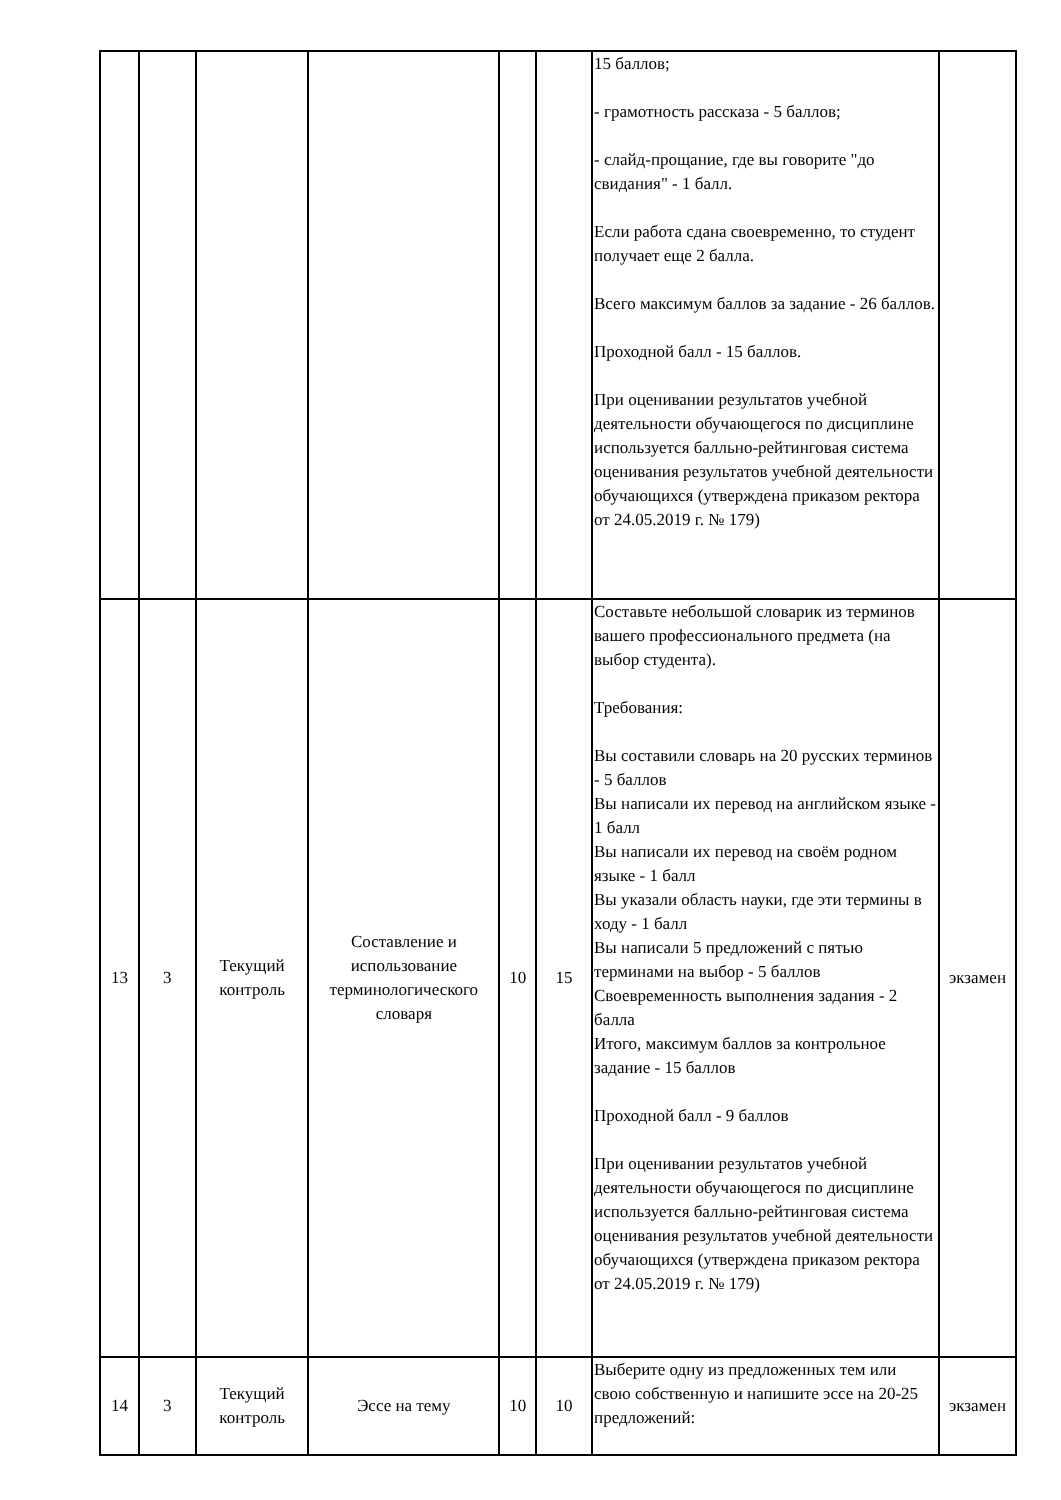| | | | | | | 15 баллов; - грамотность рассказа - 5 баллов; - слайд-прощание, где вы говорите "до свидания" - 1 балл. Если работа сдана своевременно, то студент получает еще 2 балла. Всего максимум баллов за задание - 26 баллов. Проходной балл - 15 баллов. При оценивании результатов учебной деятельности обучающегося по дисциплине используется балльно-рейтинговая система оценивания результатов учебной деятельности обучающихся (утверждена приказом ректора от 24.05.2019 г. № 179) | |
| 13 | 3 | Текущий контроль | Составление и использование терминологического словаря | 10 | 15 | Составьте небольшой словарик из терминов вашего профессионального предмета (на выбор студента). Требования: Вы составили словарь на 20 русских терминов - 5 баллов Вы написали их перевод на английском языке - 1 балл Вы написали их перевод на своём родном языке - 1 балл Вы указали область науки, где эти термины в ходу - 1 балл Вы написали 5 предложений с пятью терминами на выбор - 5 баллов Своевременность выполнения задания - 2 балла Итого, максимум баллов за контрольное задание - 15 баллов Проходной балл - 9 баллов При оценивании результатов учебной деятельности обучающегося по дисциплине используется балльно-рейтинговая система оценивания результатов учебной деятельности обучающихся (утверждена приказом ректора от 24.05.2019 г. № 179) | экзамен |
| 14 | 3 | Текущий контроль | Эссе на тему | 10 | 10 | Выберите одну из предложенных тем или свою собственную и напишите эссе на 20-25 предложений: | экзамен |